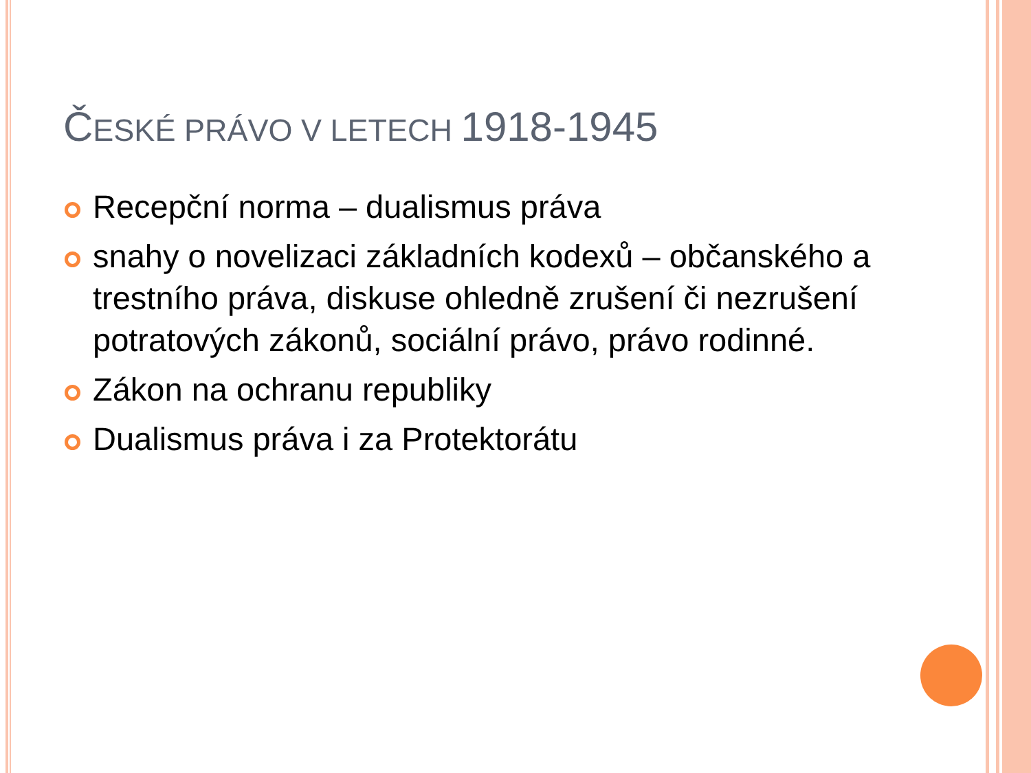ČESKÉ PRÁVO V LETECH 1918-1945
Recepční norma – dualismus práva
snahy o novelizaci základních kodexů – občanského a trestního práva, diskuse ohledně zrušení či nezrušení potratových zákonů, sociální právo, právo rodinné.
Zákon na ochranu republiky
Dualismus práva i za Protektorátu